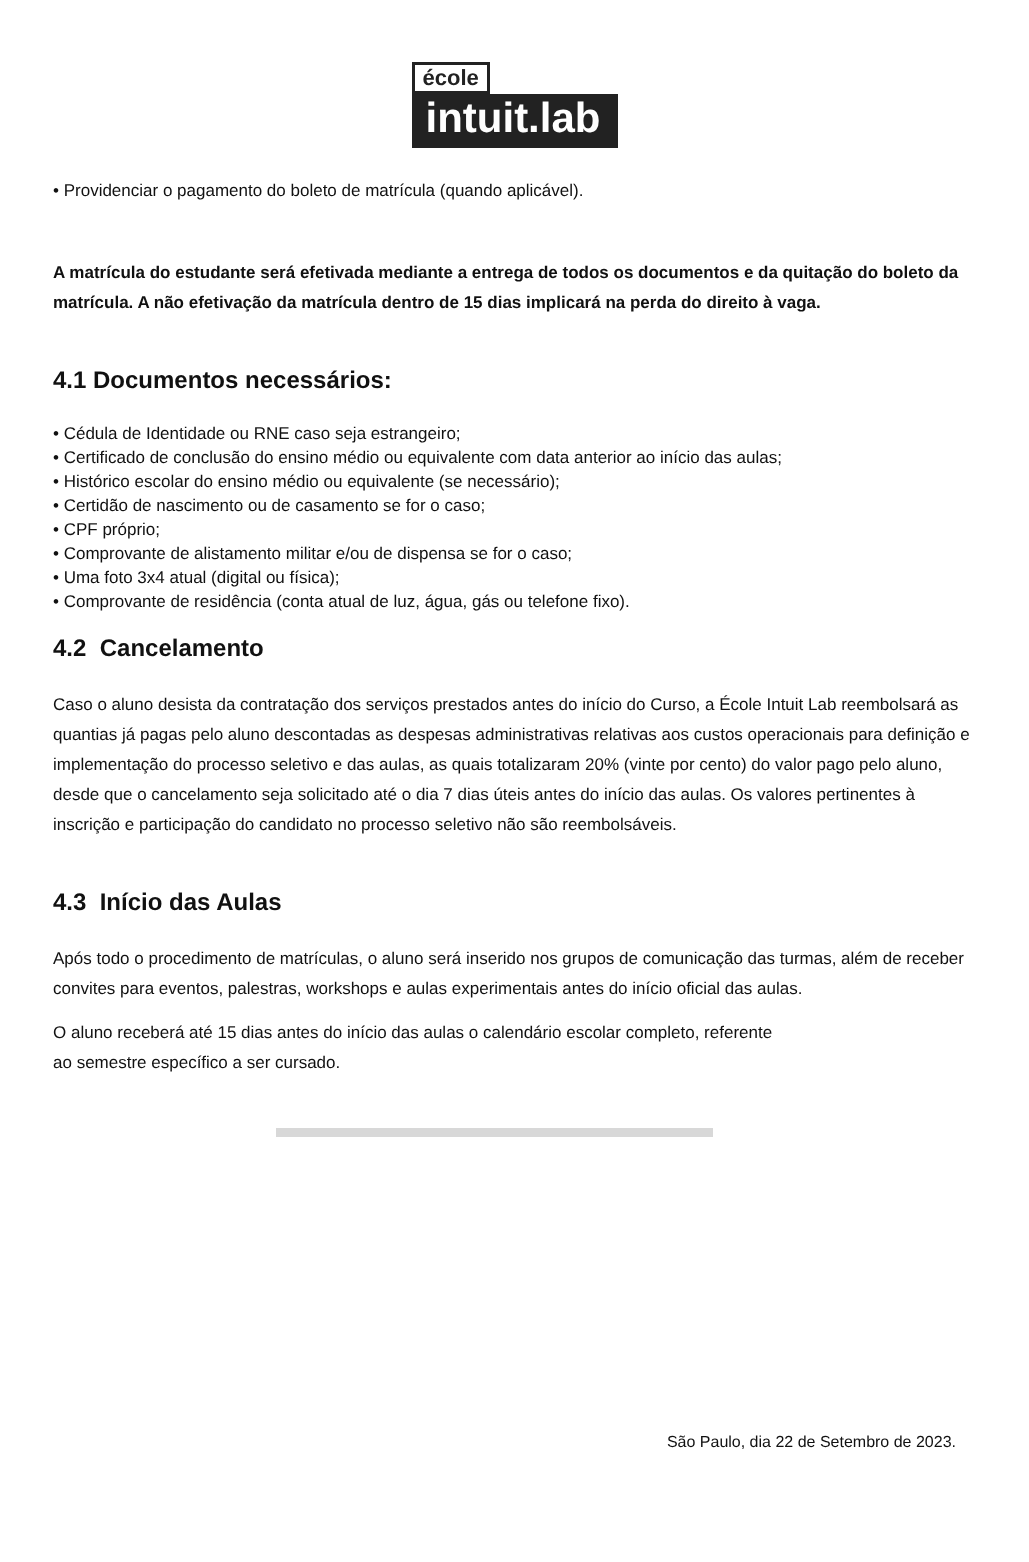école
intuit.lab
• Providenciar o pagamento do boleto de matrícula (quando aplicável).
A matrícula do estudante será efetivada mediante a entrega de todos os documentos e da quitação do boleto da matrícula. A não efetivação da matrícula dentro de 15 dias implicará na perda do direito à vaga.
4.1 Documentos necessários:
• Cédula de Identidade ou RNE caso seja estrangeiro;
• Certificado de conclusão do ensino médio ou equivalente com data anterior ao início das aulas;
• Histórico escolar do ensino médio ou equivalente (se necessário);
• Certidão de nascimento ou de casamento se for o caso;
• CPF próprio;
• Comprovante de alistamento militar e/ou de dispensa se for o caso;
• Uma foto 3x4 atual (digital ou física);
• Comprovante de residência (conta atual de luz, água, gás ou telefone fixo).
4.2 Cancelamento
Caso o aluno desista da contratação dos serviços prestados antes do início do Curso, a École Intuit Lab reembolsará as quantias já pagas pelo aluno descontadas as despesas administrativas relativas aos custos operacionais para definição e implementação do processo seletivo e das aulas, as quais totalizaram 20% (vinte por cento) do valor pago pelo aluno, desde que o cancelamento seja solicitado até o dia 7 dias úteis antes do início das aulas. Os valores pertinentes à inscrição e participação do candidato no processo seletivo não são reembolsáveis.
4.3 Início das Aulas
Após todo o procedimento de matrículas, o aluno será inserido nos grupos de comunicação das turmas, além de receber convites para eventos, palestras, workshops e aulas experimentais antes do início oficial das aulas.
O aluno receberá até 15 dias antes do início das aulas o calendário escolar completo, referente
ao semestre específico a ser cursado.
São Paulo, dia 22 de Setembro de 2023.